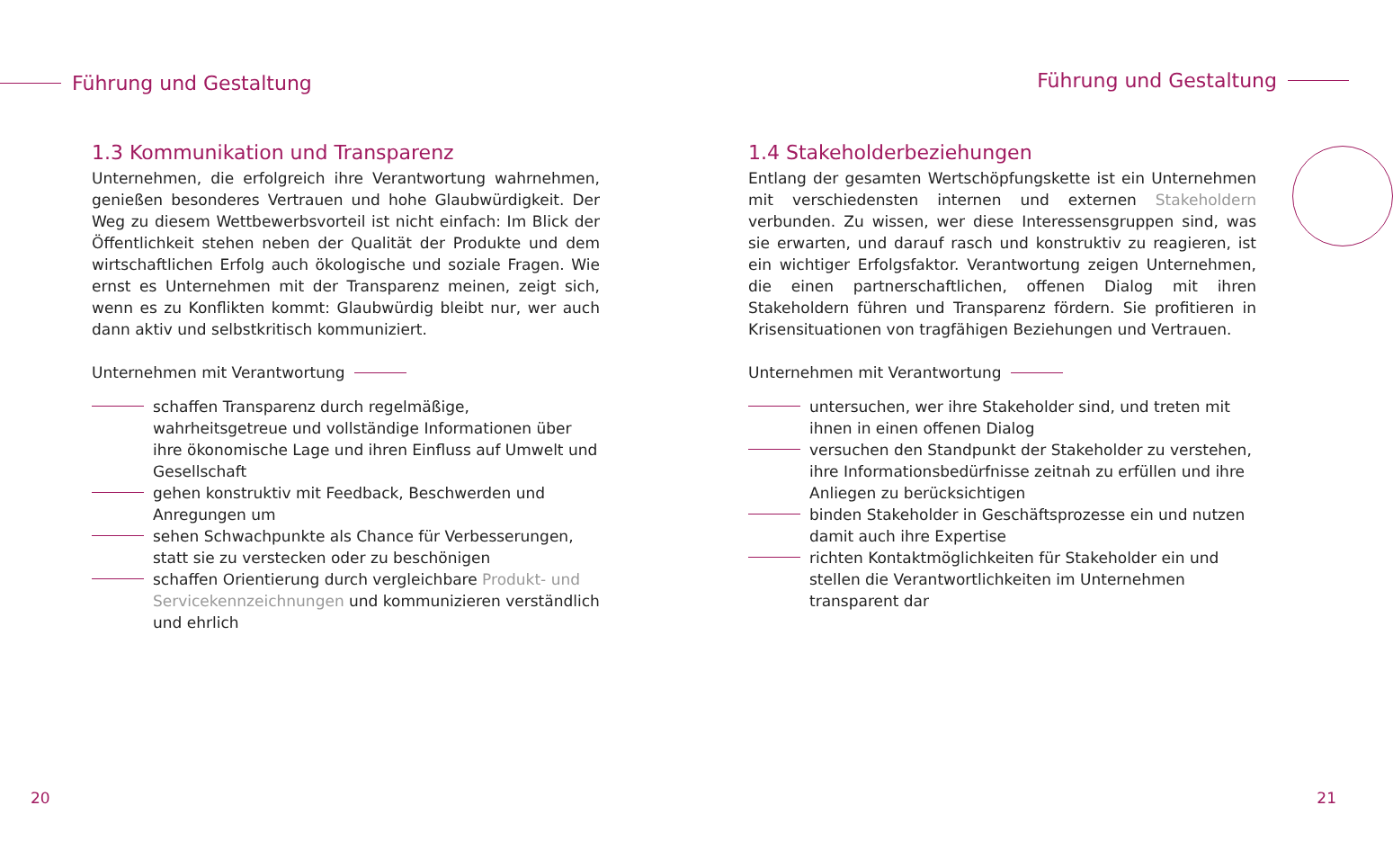Führung und Gestaltung
1.3 Kommunikation und Transparenz
Unternehmen, die erfolgreich ihre Verantwortung wahrnehmen, genießen besonderes Vertrauen und hohe Glaubwürdigkeit. Der Weg zu diesem Wettbewerbsvorteil ist nicht einfach: Im Blick der Öffentlichkeit stehen neben der Qualität der Produkte und dem wirtschaftlichen Erfolg auch ökologische und soziale Fragen. Wie ernst es Unternehmen mit der Transparenz meinen, zeigt sich, wenn es zu Konflikten kommt: Glaubwürdig bleibt nur, wer auch dann aktiv und selbstkritisch kommuniziert.
Unternehmen mit Verantwortung
schaffen Transparenz durch regelmäßige, wahrheitsgetreue und vollständige Informationen über ihre ökonomische Lage und ihren Einfluss auf Umwelt und Gesellschaft
gehen konstruktiv mit Feedback, Beschwerden und Anregungen um
sehen Schwachpunkte als Chance für Verbesserungen, statt sie zu verstecken oder zu beschönigen
schaffen Orientierung durch vergleichbare Produkt- und Servicekennzeichnungen und kommunizieren verständlich und ehrlich
20
Führung und Gestaltung
1.4 Stakeholderbeziehungen
Entlang der gesamten Wertschöpfungskette ist ein Unternehmen mit verschiedensten internen und externen Stakeholdern verbunden. Zu wissen, wer diese Interessensgruppen sind, was sie erwarten, und darauf rasch und konstruktiv zu reagieren, ist ein wichtiger Erfolgsfaktor. Verantwortung zeigen Unternehmen, die einen partnerschaftlichen, offenen Dialog mit ihren Stakeholdern führen und Transparenz fördern. Sie profitieren in Krisensituationen von tragfähigen Beziehungen und Vertrauen.
Unternehmen mit Verantwortung
untersuchen, wer ihre Stakeholder sind, und treten mit ihnen in einen offenen Dialog
versuchen den Standpunkt der Stakeholder zu verstehen, ihre Informationsbedürfnisse zeitnah zu erfüllen und ihre Anliegen zu berücksichtigen
binden Stakeholder in Geschäftsprozesse ein und nutzen damit auch ihre Expertise
richten Kontaktmöglichkeiten für Stakeholder ein und stellen die Verantwortlichkeiten im Unternehmen transparent dar
21